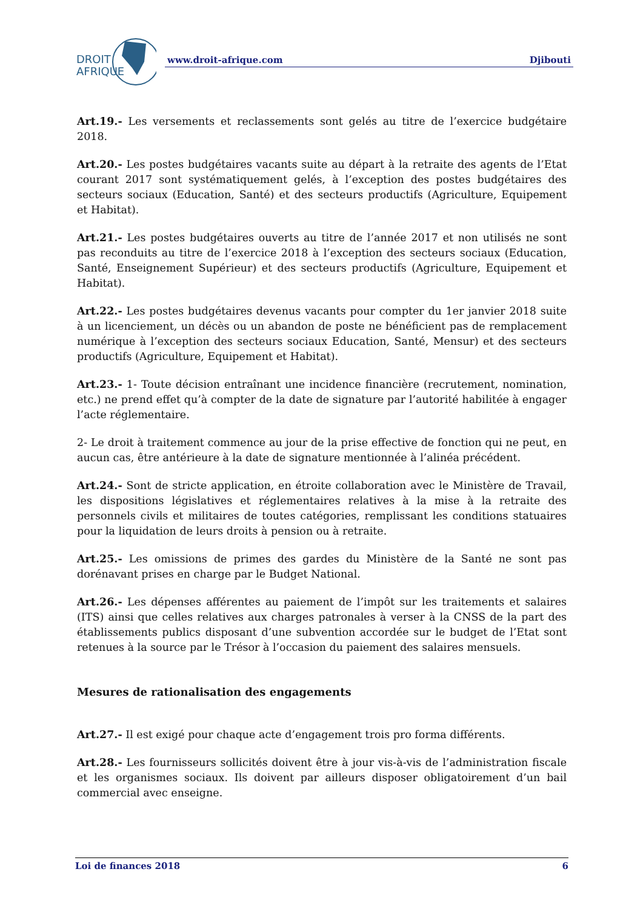DROIT
AFRIQUE
www.droit-afrique.com Djibouti
Art.19.- Les versements et reclassements sont gelés au titre de l’exercice budgétaire 2018.
Art.20.- Les postes budgétaires vacants suite au départ à la retraite des agents de l’Etat courant 2017 sont systématiquement gelés, à l’exception des postes budgétaires des secteurs sociaux (Education, Santé) et des secteurs productifs (Agriculture, Equipement et Habitat).
Art.21.- Les postes budgétaires ouverts au titre de l’année 2017 et non utilisés ne sont pas reconduits au titre de l’exercice 2018 à l’exception des secteurs sociaux (Education, Santé, Enseignement Supérieur) et des secteurs productifs (Agriculture, Equipement et Habitat).
Art.22.- Les postes budgétaires devenus vacants pour compter du 1er janvier 2018 suite à un licenciement, un décès ou un abandon de poste ne bénéficient pas de remplacement numérique à l’exception des secteurs sociaux Education, Santé, Mensur) et des secteurs productifs (Agriculture, Equipement et Habitat).
Art.23.- 1- Toute décision entraînant une incidence financière (recrutement, nomination, etc.) ne prend effet qu’à compter de la date de signature par l’autorité habilitée à engager l’acte réglementaire.
2- Le droit à traitement commence au jour de la prise effective de fonction qui ne peut, en aucun cas, être antérieure à la date de signature mentionnée à l’alinéa précédent.
Art.24.- Sont de stricte application, en étroite collaboration avec le Ministère de Travail, les dispositions législatives et réglementaires relatives à la mise à la retraite des personnels civils et militaires de toutes catégories, remplissant les conditions statuaires pour la liquidation de leurs droits à pension ou à retraite.
Art.25.- Les omissions de primes des gardes du Ministère de la Santé ne sont pas dorénavant prises en charge par le Budget National.
Art.26.- Les dépenses afférentes au paiement de l’impôt sur les traitements et salaires (ITS) ainsi que celles relatives aux charges patronales à verser à la CNSS de la part des établissements publics disposant d’une subvention accordée sur le budget de l’Etat sont retenues à la source par le Trésor à l’occasion du paiement des salaires mensuels.
Mesures de rationalisation des engagements
Art.27.- Il est exigé pour chaque acte d’engagement trois pro forma différents.
Art.28.- Les fournisseurs sollicités doivent être à jour vis-à-vis de l’administration fiscale et les organismes sociaux. Ils doivent par ailleurs disposer obligatoirement d’un bail commercial avec enseigne.
Loi de finances 2018 6